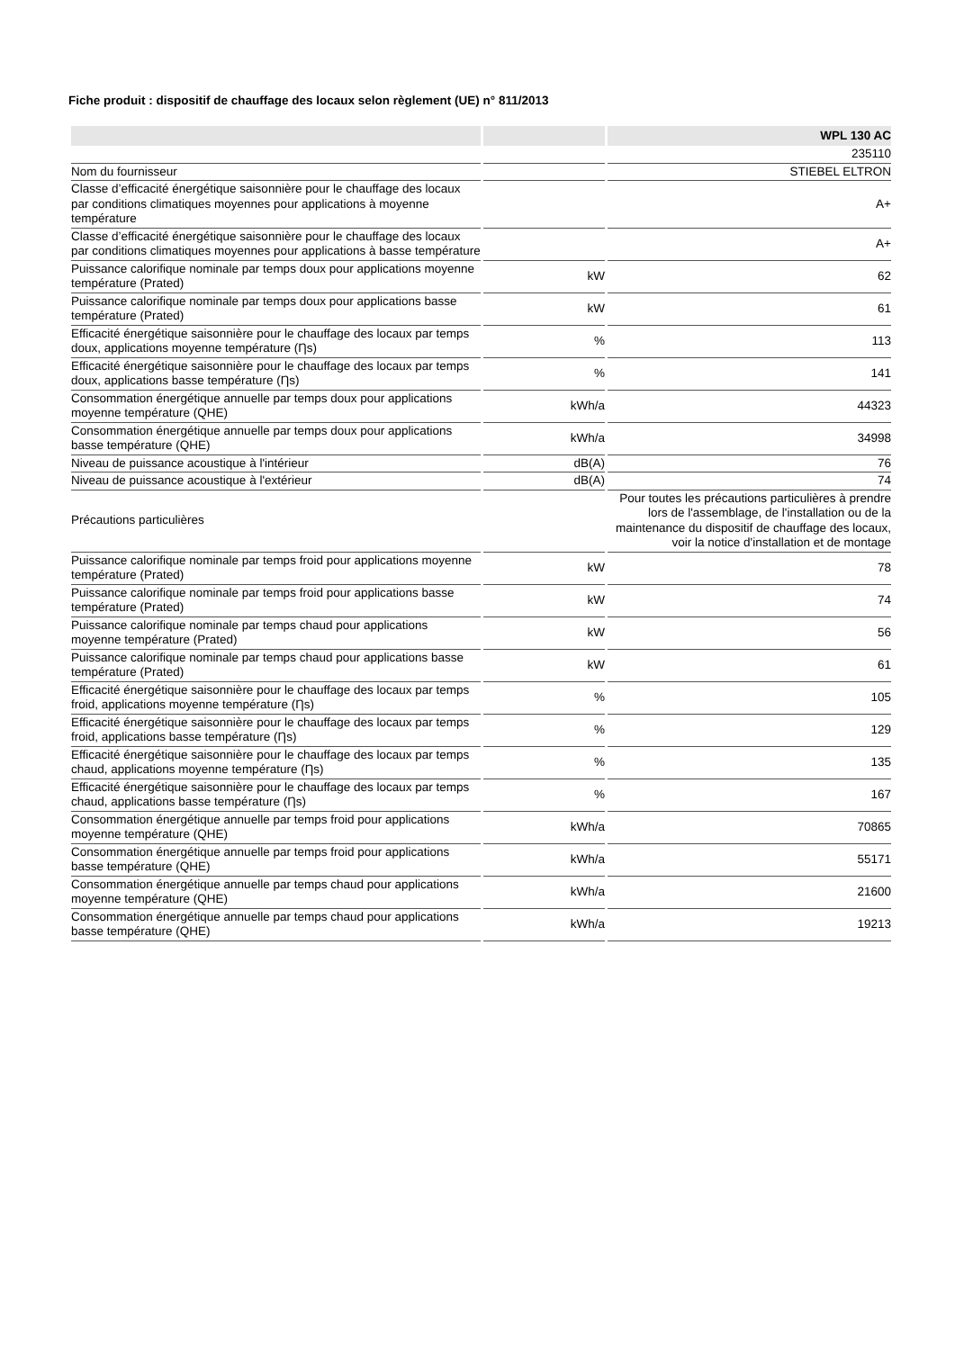Fiche produit : dispositif de chauffage des locaux selon règlement (UE) n° 811/2013
| | | WPL 130 AC |
| --- | --- | --- |
| | | 235110 |
| Nom du fournisseur | | STIEBEL ELTRON |
| Classe d’efficacité énergétique saisonnière pour le chauffage des locaux par conditions climatiques moyennes pour applications à moyenne température | | A+ |
| Classe d’efficacité énergétique saisonnière pour le chauffage des locaux par conditions climatiques moyennes pour applications à basse température | | A+ |
| Puissance calorifique nominale par temps doux pour applications moyenne température (Prated) | kW | 62 |
| Puissance calorifique nominale par temps doux pour applications basse température (Prated) | kW | 61 |
| Efficacité énergétique saisonnière pour le chauffage des locaux par temps doux, applications moyenne température (Ƞs) | % | 113 |
| Efficacité énergétique saisonnière pour le chauffage des locaux par temps doux, applications basse température (Ƞs) | % | 141 |
| Consommation énergétique annuelle par temps doux pour applications moyenne température (QHE) | kWh/a | 44323 |
| Consommation énergétique annuelle par temps doux pour applications basse température (QHE) | kWh/a | 34998 |
| Niveau de puissance acoustique à l'intérieur | dB(A) | 76 |
| Niveau de puissance acoustique à l'extérieur | dB(A) | 74 |
| Précautions particulières | | Pour toutes les précautions particulières à prendre lors de l'assemblage, de l'installation ou de la maintenance du dispositif de chauffage des locaux, voir la notice d'installation et de montage |
| Puissance calorifique nominale par temps froid pour applications moyenne température (Prated) | kW | 78 |
| Puissance calorifique nominale par temps froid pour applications basse température (Prated) | kW | 74 |
| Puissance calorifique nominale par temps chaud pour applications moyenne température (Prated) | kW | 56 |
| Puissance calorifique nominale par temps chaud pour applications basse température (Prated) | kW | 61 |
| Efficacité énergétique saisonnière pour le chauffage des locaux par temps froid, applications moyenne température (Ƞs) | % | 105 |
| Efficacité énergétique saisonnière pour le chauffage des locaux par temps froid, applications basse température (Ƞs) | % | 129 |
| Efficacité énergétique saisonnière pour le chauffage des locaux par temps chaud, applications moyenne température (Ƞs) | % | 135 |
| Efficacité énergétique saisonnière pour le chauffage des locaux par temps chaud, applications basse température (Ƞs) | % | 167 |
| Consommation énergétique annuelle par temps froid pour applications moyenne température (QHE) | kWh/a | 70865 |
| Consommation énergétique annuelle par temps froid pour applications basse température (QHE) | kWh/a | 55171 |
| Consommation énergétique annuelle par temps chaud pour applications moyenne température (QHE) | kWh/a | 21600 |
| Consommation énergétique annuelle par temps chaud pour applications basse température (QHE) | kWh/a | 19213 |